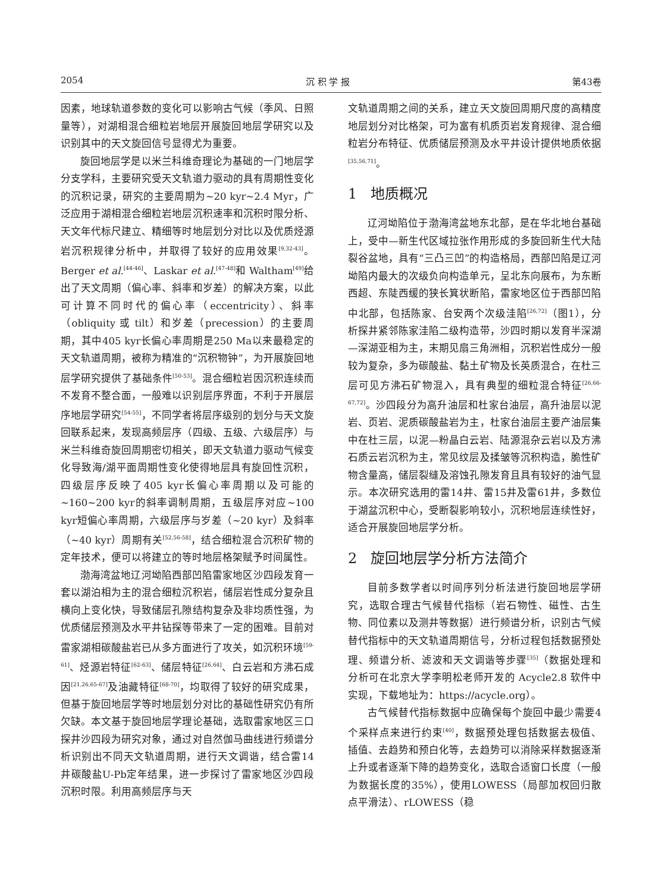2054 沉 积 学 报 第43卷
因素，地球轨道参数的变化可以影响古气候（季风、日照量等），对湖相混合细粒岩地层开展旋回地层学研究以及识别其中的天文旋回信号显得尤为重要。
旋回地层学是以米兰科维奇理论为基础的一门地层学分支学科，主要研究受天文轨道力驱动的具有周期性变化的沉积记录，研究的主要周期为~20 kyr~2.4 Myr，广泛应用于湖相混合细粒岩地层沉积速率和沉积时限分析、天文年代标尺建立、精细等时地层划分对比以及优质烃源岩沉积规律分析中，并取得了较好的应用效果<sup>[9,32-43]</sup>。Berger et al.<sup>[44-46]</sup>、Laskar et al.<sup>[47-48]</sup>和 Waltham<sup>[49]</sup>给出了天文周期（偏心率、斜率和岁差）的解决方案，以此可计算不同时代的偏心率（eccentricity）、斜率（obliquity 或 tilt）和岁差（precession）的主要周期，其中405 kyr长偏心率周期是250 Ma以来最稳定的天文轨道周期，被称为精准的“沉积物钟”，为开展旋回地层学研究提供了基础条件<sup>[50-53]</sup>。混合细粒岩因沉积连续而不发育不整合面，一般难以识别层序界面，不利于开展层序地层学研究<sup>[54-55]</sup>，不同学者将层序级别的划分与天文旋回联系起来，发现高频层序（四级、五级、六级层序）与米兰科维奇旋回周期密切相关，即天文轨道力驱动气候变化导致海/湖平面周期性变化使得地层具有旋回性沉积，四级层序反映了405 kyr长偏心率周期以及可能的~160~200 kyr的斜率调制周期，五级层序对应~100 kyr短偏心率周期，六级层序与岁差（~20 kyr）及斜率（~40 kyr）周期有关<sup>[52,56-58]</sup>，结合细粒混合沉积矿物的定年技术，便可以将建立的等时地层格架赋予时间属性。
渤海湾盆地辽河坳陷西部凹陷雷家地区沙四段发育一套以湖泊相为主的混合细粒沉积岩，储层岩性成分复杂且横向上变化快，导致储层孔隙结构复杂及非均质性强，为优质储层预测及水平井钻探等带来了一定的困难。目前对雷家湖相碳酸盐岩已从多方面进行了攻关，如沉积环境<sup>[59-61]</sup>、烃源岩特征<sup>[62-63]</sup>、储层特征<sup>[26,64]</sup>、白云岩和方沸石成因<sup>[21,26,65-67]</sup>及油藏特征<sup>[68-70]</sup>，均取得了较好的研究成果，但基于旋回地层学等时地层划分对比的基础性研究仍有所欠缺。本文基于旋回地层学理论基础，选取雷家地区三口探井沙四段为研究对象，通过对自然伽马曲线进行频谱分析识别出不同天文轨道周期，进行天文调谐，结合雷14井碳酸盐U-Pb定年结果，进一步探讨了雷家地区沙四段沉积时限。利用高频层序与天
文轨道周期之间的关系，建立天文旋回周期尺度的高精度地层划分对比格架，可为富有机质页岩发育规律、混合细粒岩分布特征、优质储层预测及水平井设计提供地质依据<sup>[35,56,71]</sup>。
1 地质概况
辽河坳陷位于渤海湾盆地东北部，是在华北地台基础上，受中—新生代区域拉张作用形成的多旋回新生代大陆裂谷盆地，具有“三凸三凹”的构造格局，西部凹陷是辽河坳陷内最大的次级负向构造单元，呈北东向展布，为东断西超、东陡西缓的狭长箕状断陷，雷家地区位于西部凹陷中北部，包括陈家、台安两个次级洼陷<sup>[26,72]</sup>（图1），分析探井紧邻陈家洼陷二级构造带，沙四时期以发育半深湖—深湖亚相为主，末期见扇三角洲相，沉积岩性成分一般较为复杂，多为碳酸盐、黏土矿物及长英质混合，在杜三层可见方沸石矿物混入，具有典型的细粒混合特征<sup>[26,66-67,72]</sup>。沙四段分为高升油层和杜家台油层，高升油层以泥岩、页岩、泥质碳酸盐岩为主，杜家台油层主要产油层集中在杜三层，以泥—粉晶白云岩、陆源混杂云岩以及方沸石质云岩沉积为主，常见纹层及揉皱等沉积构造，脆性矿物含量高，储层裂缝及溶蚀孔隙发育且具有较好的油气显示。本次研究选用的雷14井、雷15井及雷61井，多数位于湖盆沉积中心，受断裂影响较小，沉积地层连续性好，适合开展旋回地层学分析。
2 旋回地层学分析方法简介
目前多数学者以时间序列分析法进行旋回地层学研究，选取合理古气候替代指标（岩石物性、磁性、古生物、同位素以及测井等数据）进行频谱分析，识别古气候替代指标中的天文轨道周期信号，分析过程包括数据预处理、频谱分析、滤波和天文调谐等步骤<sup>[35]</sup>（数据处理和分析可在北京大学李明松老师开发的 Acycle2.8 软件中实现，下载地址为：https://acycle.org）。
古气候替代指标数据中应确保每个旋回中最少需要4个采样点来进行约束<sup>[40]</sup>，数据预处理包括数据去极值、插值、去趋势和预白化等，去趋势可以消除采样数据逐渐上升或者逐渐下降的趋势变化，选取合适窗口长度（一般为数据长度的35%），使用LOWESS（局部加权回归散点平滑法）、rLOWESS（稳